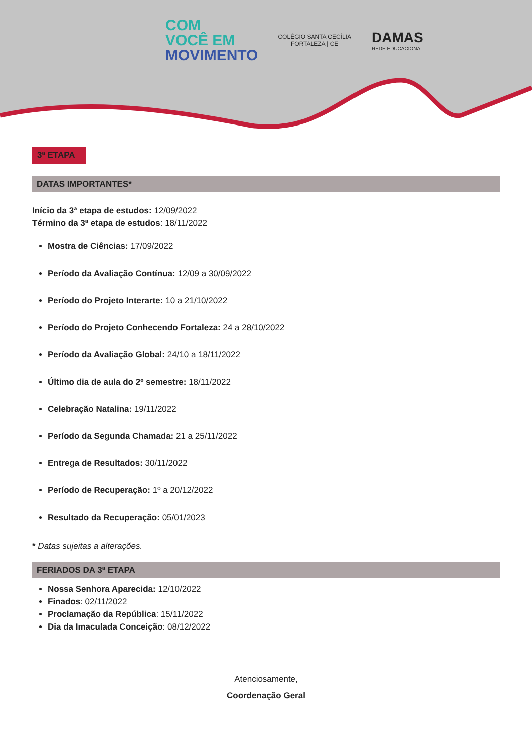COM
VOCÊ EM
MOVIMENTO
COLÉGIO SANTA CECÍLIA
FORTALEZA | CE
DAMAS
REDE EDUCACIONAL
3ª ETAPA
DATAS IMPORTANTES*
Início da 3ª etapa de estudos: 12/09/2022
Término da 3ª etapa de estudos: 18/11/2022
Mostra de Ciências: 17/09/2022
Período da Avaliação Contínua: 12/09 a 30/09/2022
Período do Projeto Interarte: 10 a 21/10/2022
Período do Projeto Conhecendo Fortaleza: 24 a 28/10/2022
Período da Avaliação Global: 24/10 a 18/11/2022
Último dia de aula do 2º semestre: 18/11/2022
Celebração Natalina: 19/11/2022
Período da Segunda Chamada: 21 a 25/11/2022
Entrega de Resultados: 30/11/2022
Período de Recuperação: 1º a 20/12/2022
Resultado da Recuperação: 05/01/2023
* Datas sujeitas a alterações.
FERIADOS DA 3ª ETAPA
Nossa Senhora Aparecida: 12/10/2022
Finados: 02/11/2022
Proclamação da República: 15/11/2022
Dia da Imaculada Conceição: 08/12/2022
Atenciosamente,
Coordenação Geral